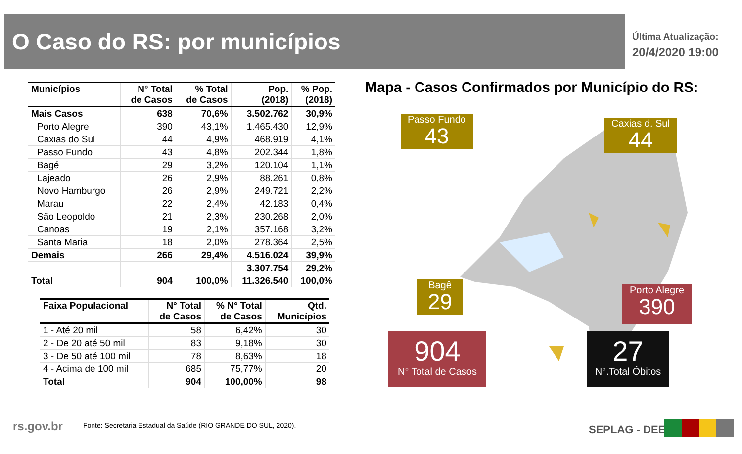O Caso do RS: por municípios
Última Atualização:
20/4/2020 19:00
| Municípios | N° Total de Casos | % Total de Casos | Pop. (2018) | % Pop. (2018) |
| --- | --- | --- | --- | --- |
| Mais Casos | 638 | 70,6% | 3.502.762 | 30,9% |
| Porto Alegre | 390 | 43,1% | 1.465.430 | 12,9% |
| Caxias do Sul | 44 | 4,9% | 468.919 | 4,1% |
| Passo Fundo | 43 | 4,8% | 202.344 | 1,8% |
| Bagé | 29 | 3,2% | 120.104 | 1,1% |
| Lajeado | 26 | 2,9% | 88.261 | 0,8% |
| Novo Hamburgo | 26 | 2,9% | 249.721 | 2,2% |
| Marau | 22 | 2,4% | 42.183 | 0,4% |
| São Leopoldo | 21 | 2,3% | 230.268 | 2,0% |
| Canoas | 19 | 2,1% | 357.168 | 3,2% |
| Santa Maria | 18 | 2,0% | 278.364 | 2,5% |
| Demais | 266 | 29,4% | 4.516.024 | 39,9% |
| | | | 3.307.754 | 29,2% |
| Total | 904 | 100,0% | 11.326.540 | 100,0% |
| Faixa Populacional | N° Total de Casos | % N° Total de Casos | Qtd. Municípios |
| --- | --- | --- | --- |
| 1 - Até 20 mil | 58 | 6,42% | 30 |
| 2 - De 20 até 50 mil | 83 | 9,18% | 30 |
| 3 - De 50 até 100 mil | 78 | 8,63% | 18 |
| 4 - Acima de 100 mil | 685 | 75,77% | 20 |
| Total | 904 | 100,00% | 98 |
Mapa - Casos Confirmados por Município do RS:
Passo Fundo
43
Caxias d. Sul
44
Bagê
29
Porto Alegre
390
904
N° Total de Casos
27
N°.Total Óbitos
rs.gov.br Fonte: Secretaria Estadual da Saúde (RIO GRANDE DO SUL, 2020). SEPLAG - DEE